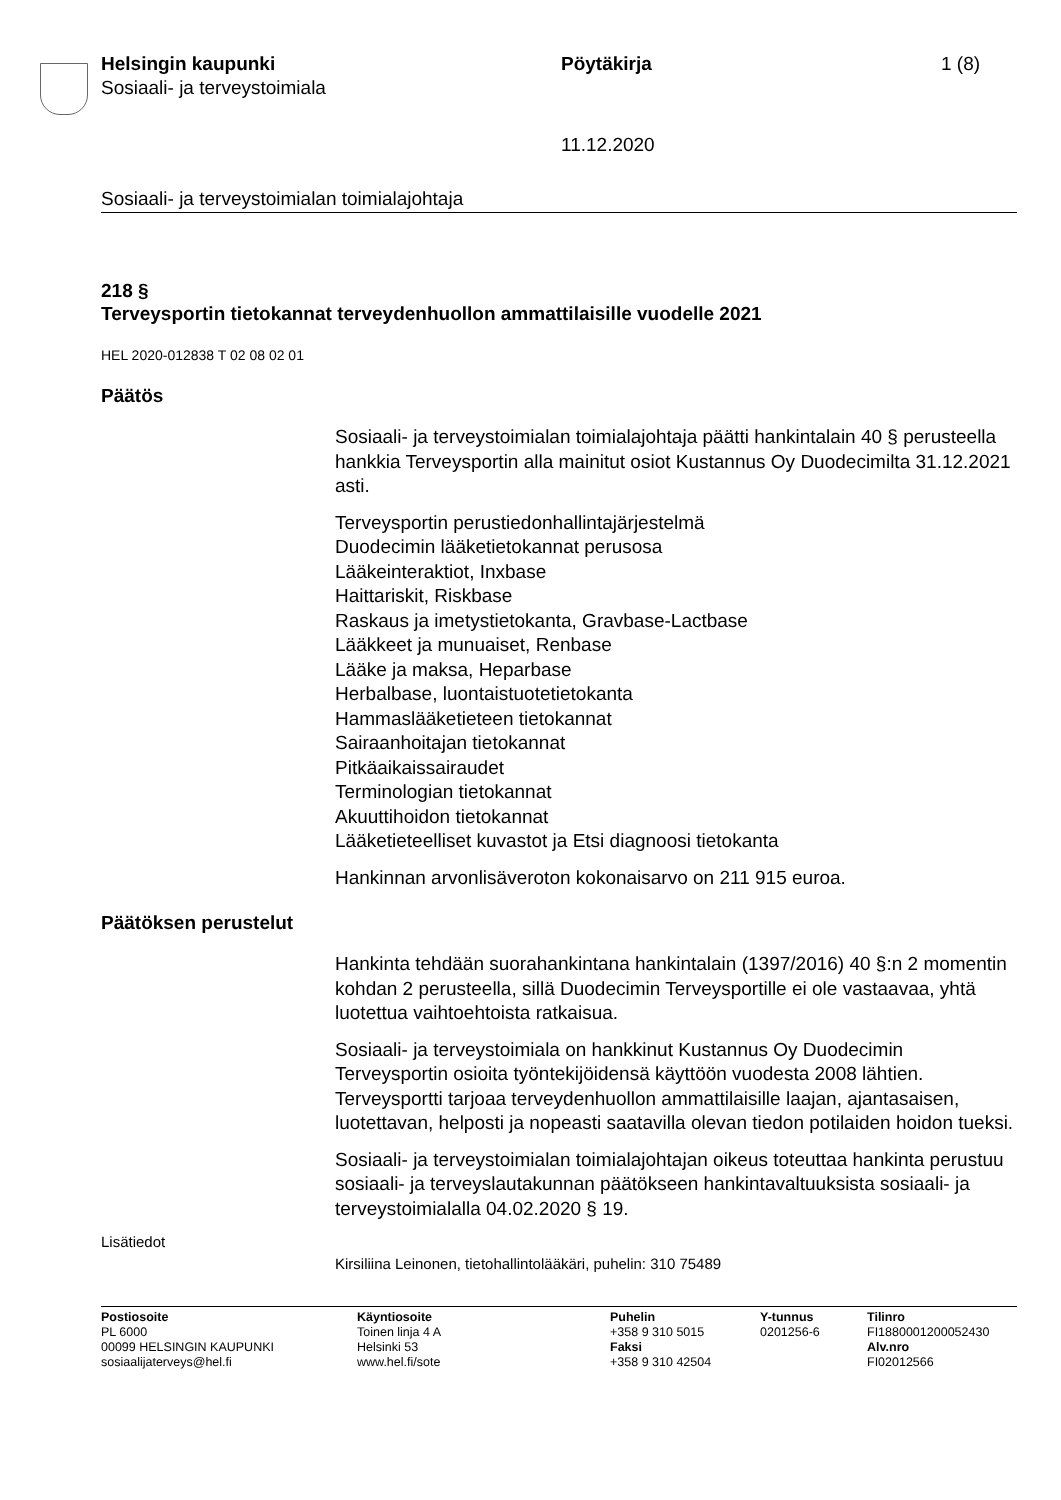Helsingin kaupunki
Sosiaali- ja terveystoimiala
Pöytäkirja 1 (8)
11.12.2020
Sosiaali- ja terveystoimialan toimialajohtaja
218 §
Terveysportin tietokannat terveydenhuollon ammattilaisille vuodelle 2021
HEL 2020-012838 T 02 08 02 01
Päätös
Sosiaali- ja terveystoimialan toimialajohtaja päätti hankintalain 40 § perusteella hankkia Terveysportin alla mainitut osiot Kustannus Oy Duodecimilta 31.12.2021 asti.
Terveysportin perustiedonhallintajärjestelmä
Duodecimin lääketietokannat perusosa
Lääkeinteraktiot, Inxbase
Haittariskit, Riskbase
Raskaus ja imetystietokanta, Gravbase-Lactbase
Lääkkeet ja munuaiset, Renbase
Lääke ja maksa, Heparbase
Herbalbase, luontaistuotetietokanta
Hammaslääketieteen tietokannat
Sairaanhoitajan tietokannat
Pitkäaikaissairaudet
Terminologian tietokannat
Akuuttihoidon tietokannat
Lääketieteelliset kuvastot ja Etsi diagnoosi tietokanta
Hankinnan arvonlisäveroton kokonaisarvo on 211 915 euroa.
Päätöksen perustelut
Hankinta tehdään suorahankintana hankintalain (1397/2016) 40 §:n 2 momentin kohdan 2 perusteella, sillä Duodecimin Terveysportille ei ole vastaavaa, yhtä luotettua vaihtoehtoista ratkaisua.
Sosiaali- ja terveystoimiala on hankkinut Kustannus Oy Duodecimin Terveysportin osioita työntekijöidensä käyttöön vuodesta 2008 lähtien. Terveysportti tarjoaa terveydenhuollon ammattilaisille laajan, ajantasaisen, luotettavan, helposti ja nopeasti saatavilla olevan tiedon potilaiden hoidon tueksi.
Sosiaali- ja terveystoimialan toimialajohtajan oikeus toteuttaa hankinta perustuu sosiaali- ja terveyslautakunnan päätökseen hankintavaltuuksista sosiaali- ja terveystoimialalla 04.02.2020 § 19.
Lisätiedot
Kirsiliina Leinonen, tietohallintolääkäri, puhelin: 310 75489
Postiosoite
PL 6000
00099 HELSINGIN KAUPUNKI
sosiaalijaterveys@hel.fi
Käyntiosoite
Toinen linja 4 A
Helsinki 53
www.hel.fi/sote
Puhelin
+358 9 310 5015
Faksi
+358 9 310 42504
Y-tunnus
0201256-6
Tilinro
FI1880001200052430
Alv.nro
FI02012566